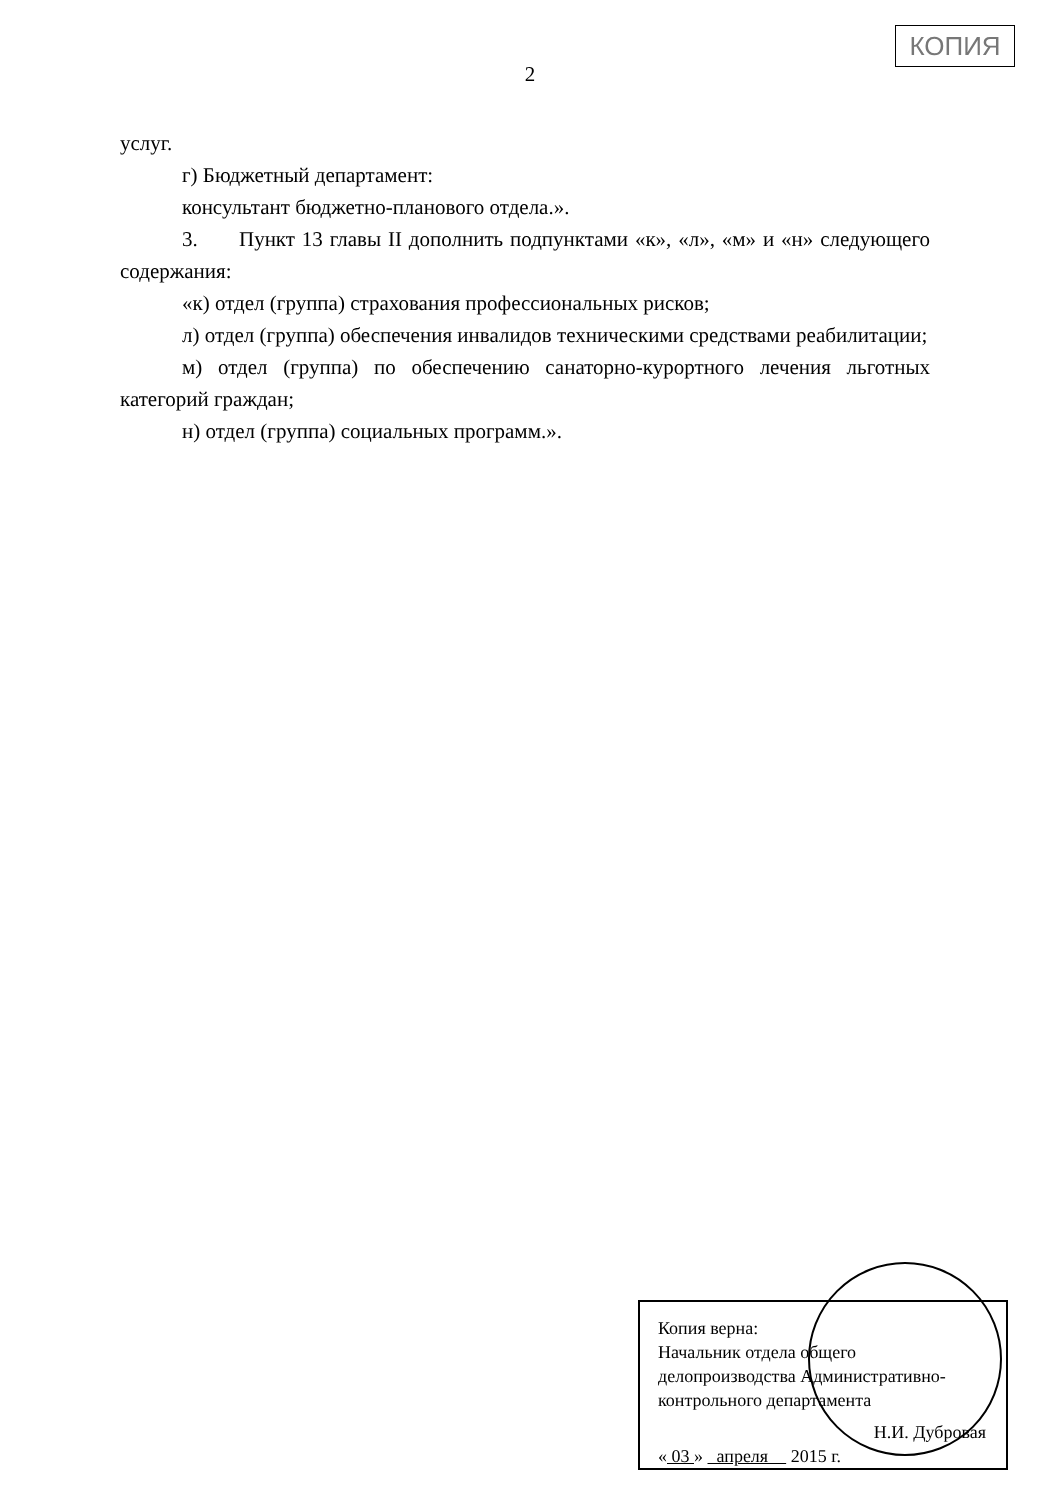КОПИЯ
2
услуг.
г) Бюджетный департамент:
консультант бюджетно-планового отдела.».
3. Пункт 13 главы II дополнить подпунктами «к», «л», «м» и «н» следующего содержания:
«к) отдел (группа) страхования профессиональных рисков;
л) отдел (группа) обеспечения инвалидов техническими средствами реабилитации;
м) отдел (группа) по обеспечению санаторно-курортного лечения льготных категорий граждан;
н) отдел (группа) социальных программ.».
Копия верна:
Начальник отдела общего
делопроизводства Административно-
контрольного департамента
Н.И. Дубровая
« 03 » апреля 2015 г.